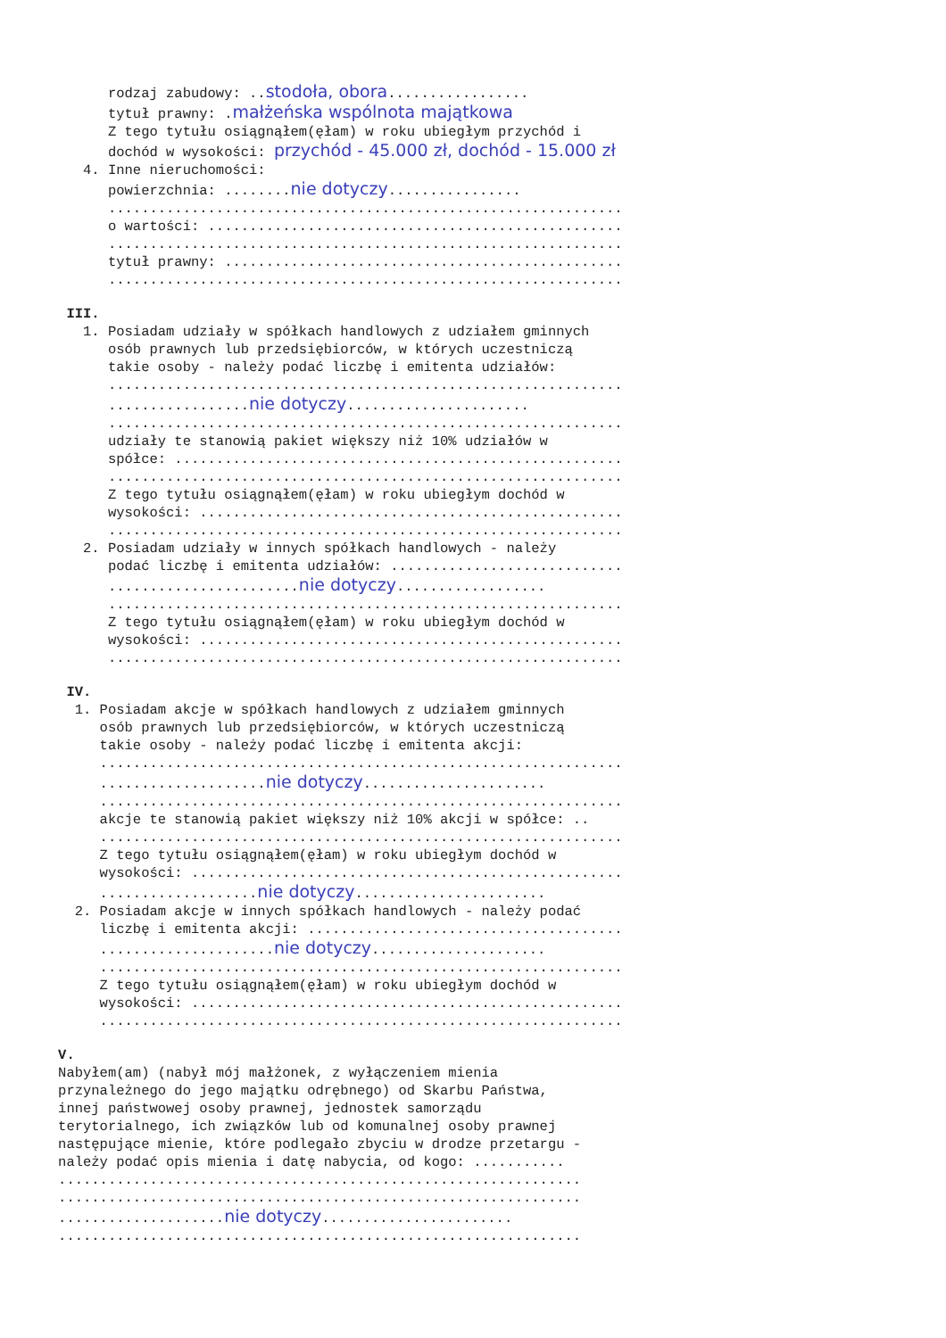rodzaj zabudowy: ..stodoła, obora.................
tytuł prawny: .małżeńska wspólnota majątkowa
Z tego tytułu osiągnąłem(ęłam) w roku ubiegłym przychód i
dochód w wysokości: przychód - 45.000 zł, dochód - 15.000 zł
4. Inne nieruchomości:
powierzchnia: ........nie dotyczy................
..............................................................
o wartości: ..................................................
..............................................................
tytuł prawny: ................................................
..............................................................
III.
1. Posiadam udziały w spółkach handlowych z udziałem gminnych
osób prawnych lub przedsiębiorców, w których uczestniczą
takie osoby - należy podać liczbę i emitenta udziałów:
..............................................................
.................nie dotyczy......................
..............................................................
udziały te stanowią pakiet większy niż 10% udziałów w
spółce: ......................................................
..............................................................
Z tego tytułu osiągnąłem(ęłam) w roku ubiegłym dochód w
wysokości: ...................................................
..............................................................
2. Posiadam udziały w innych spółkach handlowych - należy
podać liczbę i emitenta udziałów: ............................
.......................nie dotyczy..................
..............................................................
Z tego tytułu osiągnąłem(ęłam) w roku ubiegłym dochód w
wysokości: ...................................................
..............................................................
IV.
1. Posiadam akcje w spółkach handlowych z udziałem gminnych
osób prawnych lub przedsiębiorców, w których uczestniczą
takie osoby - należy podać liczbę i emitenta akcji:
...............................................................
....................nie dotyczy......................
...............................................................
akcje te stanowią pakiet większy niż 10% akcji w spółce: ..
...............................................................
Z tego tytułu osiągnąłem(ęłam) w roku ubiegłym dochód w
wysokości: ....................................................
...................nie dotyczy.......................
2. Posiadam akcje w innych spółkach handlowych - należy podać
liczbę i emitenta akcji: ......................................
.....................nie dotyczy.....................
...............................................................
Z tego tytułu osiągnąłem(ęłam) w roku ubiegłym dochód w
wysokości: ....................................................
...............................................................
V.
Nabyłem(am) (nabył mój małżonek, z wyłączeniem mienia
przynależnego do jego majątku odrębnego) od Skarbu Państwa,
innej państwowej osoby prawnej, jednostek samorządu
terytorialnego, ich związków lub od komunalnej osoby prawnej
następujące mienie, które podlegało zbyciu w drodze przetargu -
należy podać opis mienia i datę nabycia, od kogo: ...........
...............................................................
...............................................................
....................nie dotyczy.......................
...............................................................